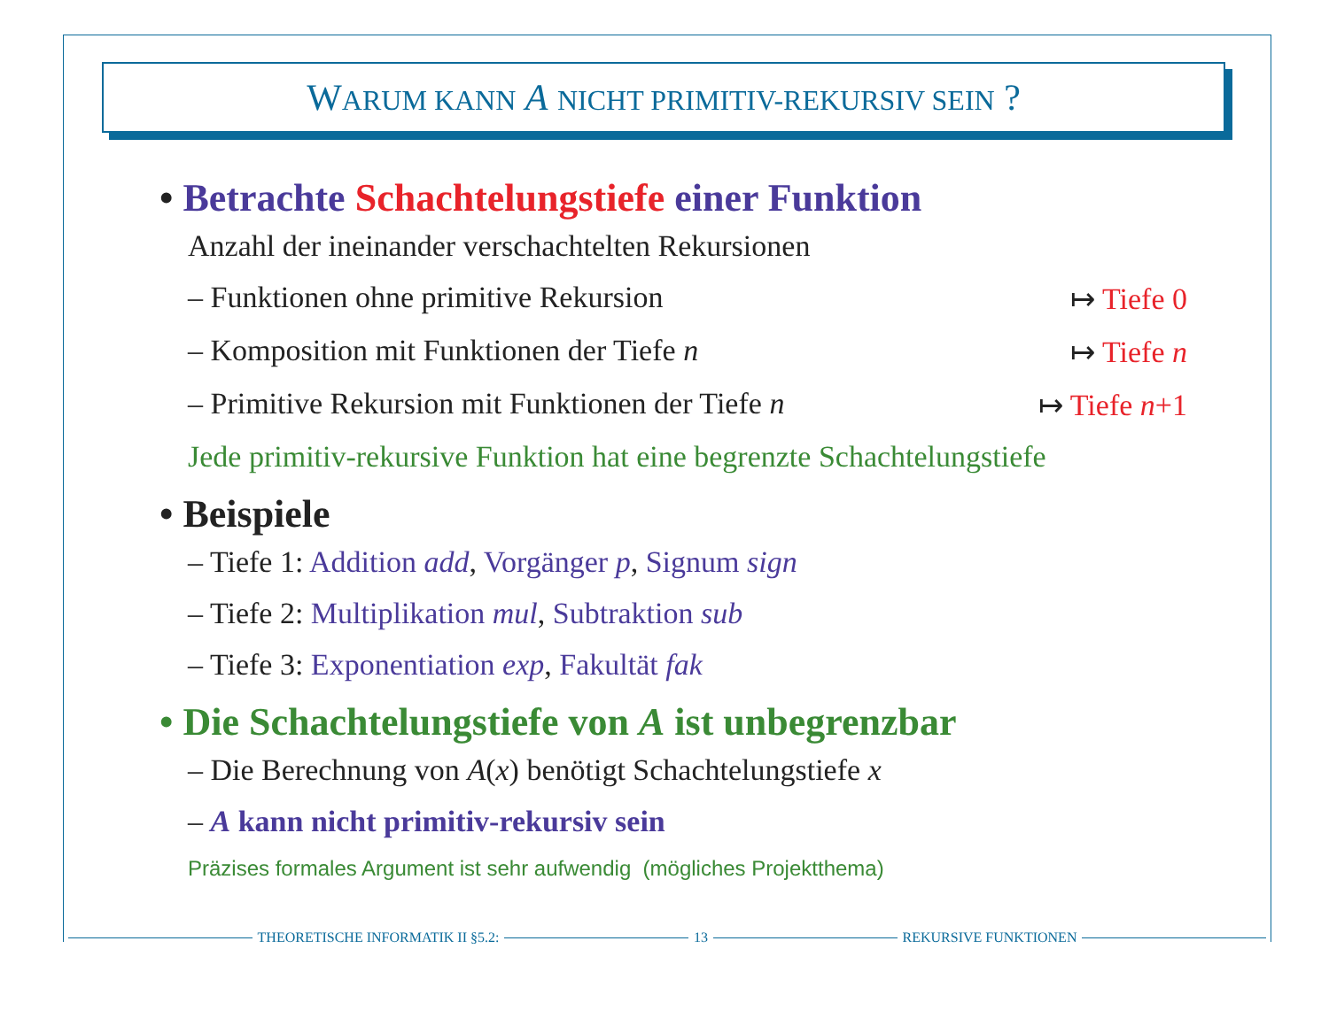WARUM KANN A NICHT PRIMITIV-REKURSIV SEIN ?
• Betrachte Schachtelungstiefe einer Funktion
Anzahl der ineinander verschachtelten Rekursionen
– Funktionen ohne primitive Rekursion ↦ Tiefe 0
– Komposition mit Funktionen der Tiefe n ↦ Tiefe n
– Primitive Rekursion mit Funktionen der Tiefe n ↦ Tiefe n+1
Jede primitiv-rekursive Funktion hat eine begrenzte Schachtelungstiefe
• Beispiele
– Tiefe 1: Addition add, Vorgänger p, Signum sign
– Tiefe 2: Multiplikation mul, Subtraktion sub
– Tiefe 3: Exponentiation exp, Fakultät fak
• Die Schachtelungstiefe von A ist unbegrenzbar
– Die Berechnung von A(x) benötigt Schachtelungstiefe x
– A kann nicht primitiv-rekursiv sein
Präzises formales Argument ist sehr aufwendig (mögliches Projektthema)
THEORETISCHE INFORMATIK II §5.2: 13 REKURSIVE FUNKTIONEN